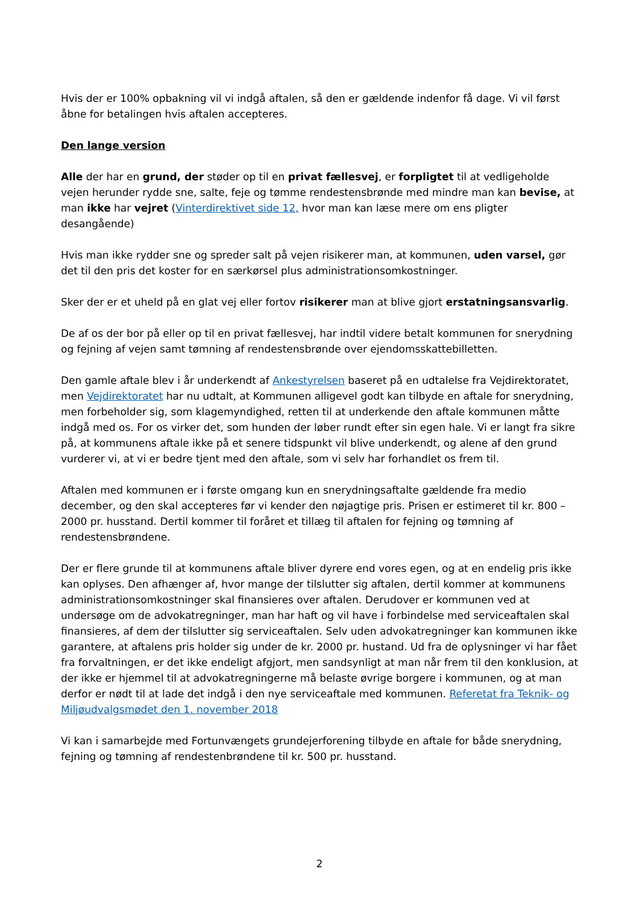Hvis der er 100% opbakning vil vi indgå aftalen, så den er gældende indenfor få dage. Vi vil først åbne for betalingen hvis aftalen accepteres.
Den lange version
Alle der har en grund, der støder op til en privat fællesvej, er forpligtet til at vedligeholde vejen herunder rydde sne, salte, feje og tømme rendestensbrønde med mindre man kan bevise, at man ikke har vejret (Vinterdirektivet side 12, hvor man kan læse mere om ens pligter desangående)
Hvis man ikke rydder sne og spreder salt på vejen risikerer man, at kommunen, uden varsel, gør det til den pris det koster for en særkørsel plus administrationsomkostninger.
Sker der er et uheld på en glat vej eller fortov risikerer man at blive gjort erstatningsansvarlig.
De af os der bor på eller op til en privat fællesvej, har indtil videre betalt kommunen for snerydning og fejning af vejen samt tømning af rendestensbrønde over ejendomsskattebilletten.
Den gamle aftale blev i år underkendt af Ankestyrelsen baseret på en udtalelse fra Vejdirektoratet, men Vejdirektoratet har nu udtalt, at Kommunen alligevel godt kan tilbyde en aftale for snerydning, men forbeholder sig, som klagemyndighed, retten til at underkende den aftale kommunen måtte indgå med os. For os virker det, som hunden der løber rundt efter sin egen hale. Vi er langt fra sikre på, at kommunens aftale ikke på et senere tidspunkt vil blive underkendt, og alene af den grund vurderer vi, at vi er bedre tjent med den aftale, som vi selv har forhandlet os frem til.
Aftalen med kommunen er i første omgang kun en snerydningsaftalte gældende fra medio december, og den skal accepteres før vi kender den nøjagtige pris. Prisen er estimeret til kr. 800 – 2000 pr. husstand. Dertil kommer til foråret et tillæg til aftalen for fejning og tømning af rendestensbrøndene.
Der er flere grunde til at kommunens aftale bliver dyrere end vores egen, og at en endelig pris ikke kan oplyses. Den afhænger af, hvor mange der tilslutter sig aftalen, dertil kommer at kommunens administrationsomkostninger skal finansieres over aftalen. Derudover er kommunen ved at undersøge om de advokatregninger, man har haft og vil have i forbindelse med serviceaftalen skal finansieres, af dem der tilslutter sig serviceaftalen. Selv uden advokatregninger kan kommunen ikke garantere, at aftalens pris holder sig under de kr. 2000 pr. hustand. Ud fra de oplysninger vi har fået fra forvaltningen, er det ikke endeligt afgjort, men sandsynligt at man når frem til den konklusion, at der ikke er hjemmel til at advokatregningerne må belaste øvrige borgere i kommunen, og at man derfor er nødt til at lade det indgå i den nye serviceaftale med kommunen. Referetat fra Teknik- og Miljøudvalgsmødet den 1. november 2018
Vi kan i samarbejde med Fortunvængets grundejerforening tilbyde en aftale for både snerydning, fejning og tømning af rendestenbrøndene til kr. 500 pr. husstand.
2